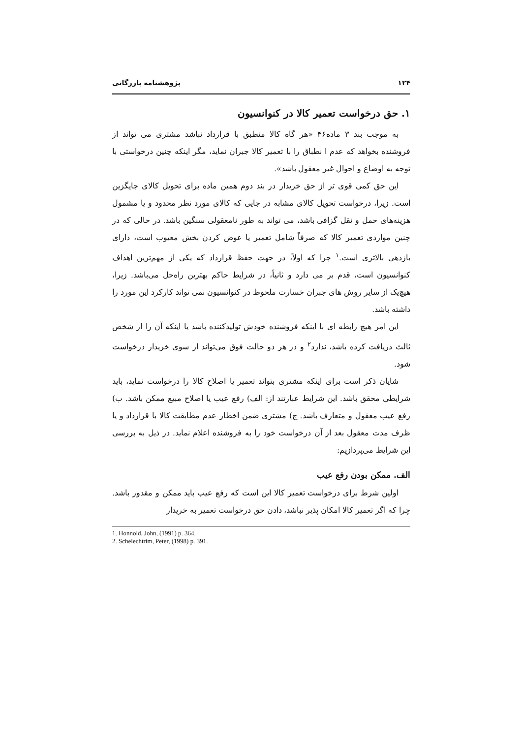۱۲۴ پژوهشنامه بازرگانی
۱. حق درخواست تعمیر کالا در کنوانسیون
به موجب بند ۳ ماده۴۶ «هر گاه کالا منطبق با قرارداد نباشد مشتری می تواند از فروشنده بخواهد که عدم ا نطباق را با تعمیر کالا جبران نماید، مگر اینکه چنین درخواستی با توجه به اوضاع و احوال غیر معقول باشد».
این حق کمی قوی تر از حق خریدار در بند دوم همین ماده برای تحویل کالای جایگزین است. زیرا، درخواست تحویل کالای مشابه در جایی که کالای مورد نظر محدود و یا مشمول هزینه‌های حمل و نقل گزافی باشد، می تواند به طور نامعقولی سنگین باشد. در حالی که در چنین مواردی تعمیر کالا که صرفاً شامل تعمیر یا عوض کردن بخش معیوب است، دارای بازدهی بالاتری است.<sup>۱</sup> چرا که اولاً، در جهت حفظ قرارداد که یکی از مهم‌ترین اهداف کنوانسیون است، قدم بر می دارد و ثانیاً، در شرایط حاکم بهترین راه‌حل می‌باشد. زیرا، هیچ‌یک از سایر روش های جبران خسارت ملحوظ در کنوانسیون نمی تواند کارکرد این مورد را داشته باشد.
این امر هیچ رابطه ای با اینکه فروشنده خودش تولیدکننده باشد یا اینکه آن را از شخص ثالث دریافت کرده باشد، ندارد<sup>۲</sup> و در هر دو حالت فوق می‌تواند از سوی خریدار درخواست شود.
شایان ذکر است برای اینکه مشتری بتواند تعمیر یا اصلاح کالا را درخواست نماید، باید شرایطی محقق باشد. این شرایط عبارتند از: الف) رفع عیب یا اصلاح مبیع ممکن باشد. ب) رفع عیب معقول و متعارف باشد. ج) مشتری ضمن اخطار عدم مطابقت کالا با قرارداد و یا ظرف مدت معقول بعد از آن درخواست خود را به فروشنده اعلام نماید. در ذیل به بررسی این شرایط می‌پردازیم:
الف. ممکن بودن رفع عیب
اولین شرط برای درخواست تعمیر کالا این است که رفع عیب باید ممکن و مقدور باشد. چرا که اگر تعمیر کالا امکان پذیر نباشد، دادن حق درخواست تعمیر به خریدار
1. Honnold, John, (1991) p. 364.
2. Schelechtrim, Peter, (1998) p. 391.